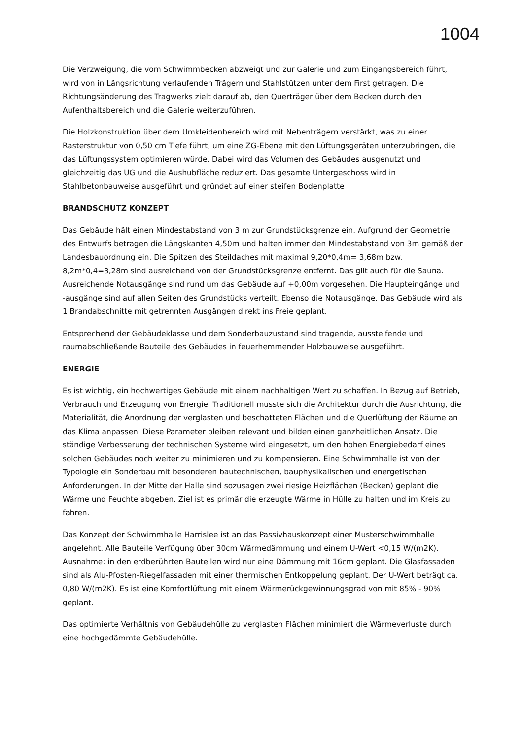1004
Die Verzweigung, die vom Schwimmbecken abzweigt und zur Galerie und zum Eingangsbereich führt, wird von in Längsrichtung verlaufenden Trägern und Stahlstützen unter dem First getragen. Die Richtungsänderung des Tragwerks zielt darauf ab, den Querträger über dem Becken durch den Aufenthaltsbereich und die Galerie weiterzuführen.
Die Holzkonstruktion über dem Umkleidenbereich wird mit Nebenträgern verstärkt, was zu einer Rasterstruktur von 0,50 cm Tiefe führt, um eine ZG-Ebene mit den Lüftungsgeräten unterzubringen, die das Lüftungssystem optimieren würde. Dabei wird das Volumen des Gebäudes ausgenutzt und gleichzeitig das UG und die Aushubfläche reduziert. Das gesamte Untergeschoss wird in Stahlbetonbauweise ausgeführt und gründet auf einer steifen Bodenplatte
BRANDSCHUTZ KONZEPT
Das Gebäude hält einen Mindestabstand von 3 m zur Grundstücksgrenze ein. Aufgrund der Geometrie des Entwurfs betragen die Längskanten 4,50m und halten immer den Mindestabstand von 3m gemäß der Landesbauordnung ein. Die Spitzen des Steildaches mit maximal 9,20*0,4m= 3,68m bzw. 8,2m*0,4=3,28m sind ausreichend von der Grundstücksgrenze entfernt. Das gilt auch für die Sauna. Ausreichende Notausgänge sind rund um das Gebäude auf +0,00m vorgesehen. Die Haupteingänge und -ausgänge sind auf allen Seiten des Grundstücks verteilt. Ebenso die Notausgänge. Das Gebäude wird als 1 Brandabschnitte mit getrennten Ausgängen direkt ins Freie geplant.
Entsprechend der Gebäudeklasse und dem Sonderbauzustand sind tragende, aussteifende und raumabschließende Bauteile des Gebäudes in feuerhemmender Holzbauweise ausgeführt.
ENERGIE
Es ist wichtig, ein hochwertiges Gebäude mit einem nachhaltigen Wert zu schaffen. In Bezug auf Betrieb, Verbrauch und Erzeugung von Energie. Traditionell musste sich die Architektur durch die Ausrichtung, die Materialität, die Anordnung der verglasten und beschatteten Flächen und die Querlüftung der Räume an das Klima anpassen. Diese Parameter bleiben relevant und bilden einen ganzheitlichen Ansatz. Die ständige Verbesserung der technischen Systeme wird eingesetzt, um den hohen Energiebedarf eines solchen Gebäudes noch weiter zu minimieren und zu kompensieren. Eine Schwimmhalle ist von der Typologie ein Sonderbau mit besonderen bautechnischen, bauphysikalischen und energetischen Anforderungen. In der Mitte der Halle sind sozusagen zwei riesige Heizflächen (Becken) geplant die Wärme und Feuchte abgeben. Ziel ist es primär die erzeugte Wärme in Hülle zu halten und im Kreis zu fahren.
Das Konzept der Schwimmhalle Harrislee ist an das Passivhauskonzept einer Musterschwimmhalle angelehnt. Alle Bauteile Verfügung über 30cm Wärmedämmung und einem U-Wert <0,15 W/(m2K). Ausnahme: in den erdberührten Bauteilen wird nur eine Dämmung mit 16cm geplant. Die Glasfassaden sind als Alu-Pfosten-Riegelfassaden mit einer thermischen Entkoppelung geplant. Der U-Wert beträgt ca. 0,80 W/(m2K). Es ist eine Komfortlüftung mit einem Wärmerückgewinnungsgrad von mit 85% - 90% geplant.
Das optimierte Verhältnis von Gebäudehülle zu verglasten Flächen minimiert die Wärmeverluste durch eine hochgedämmte Gebäudehülle.